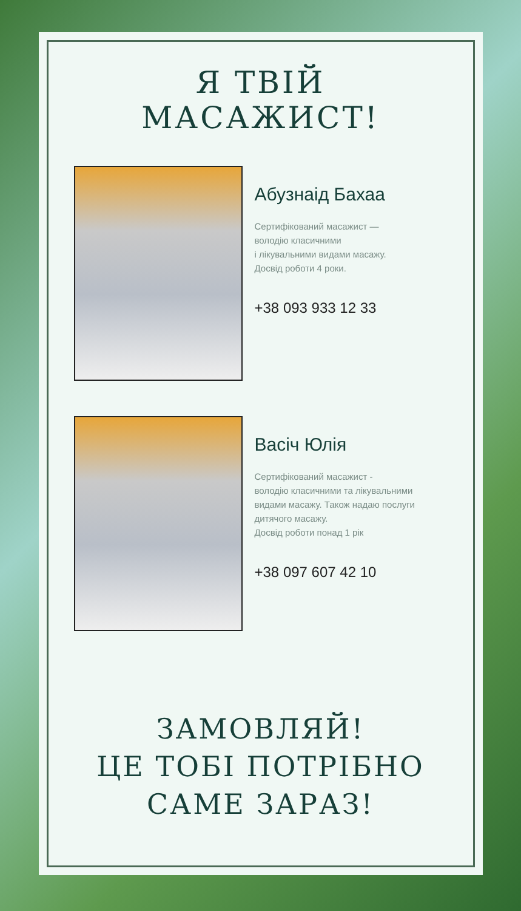Я ТВІЙ МАСАЖИСТ!
Абузнаід Бахаа
Сертифікований масажист —
володію класичними
і лікувальними видами масажу.
Досвід роботи 4 роки.
+38 093 933 12 33
Васіч Юлія
Сертифікований масажист -
володію класичними та лікувальними
видами масажу. Також надаю послуги
дитячого масажу.
Досвід роботи понад 1 рік
+38 097 607 42 10
ЗАМОВЛЯЙ!
ЦЕ ТОБІ ПОТРІБНО
САМЕ ЗАРАЗ!